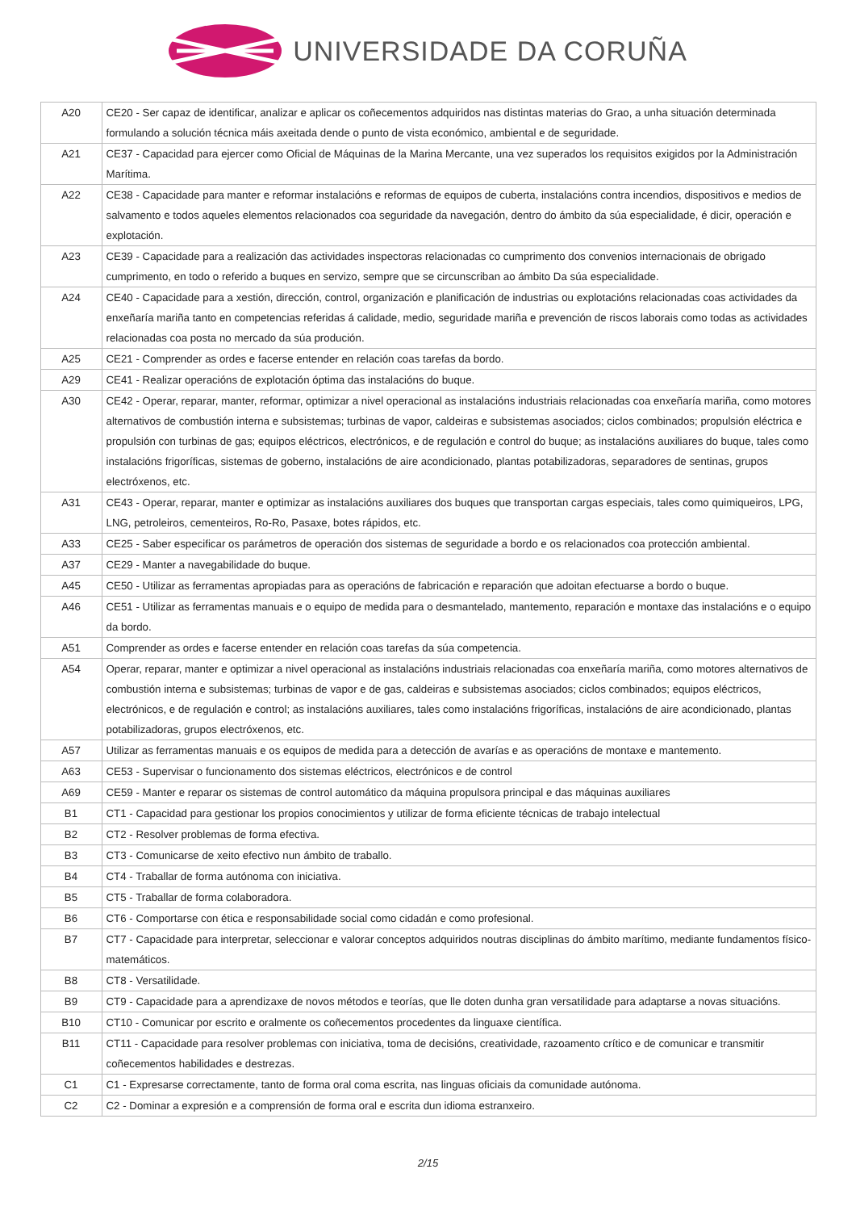UNIVERSIDADE DA CORUÑA
| A20 | CE20 - Ser capaz de identificar, analizar e aplicar os coñecementos adquiridos nas distintas materias do Grao, a unha situación determinada formulando a solución técnica máis axeitada dende o punto de vista económico, ambiental e de seguridade. |
| A21 | CE37 - Capacidad para ejercer como Oficial de Máquinas de la Marina Mercante, una vez superados los requisitos exigidos por la Administración Marítima. |
| A22 | CE38 - Capacidade para manter e reformar instalacións e reformas de equipos de cuberta, instalacións contra incendios, dispositivos e medios de salvamento e todos aqueles elementos relacionados coa seguridade da navegación, dentro do ámbito da súa especialidade, é dicir, operación e explotación. |
| A23 | CE39 - Capacidade para a realización das actividades inspectoras relacionadas co cumprimento dos convenios internacionais de obrigado cumprimento, en todo o referido a buques en servizo, sempre que se circunscriban ao ámbito Da súa especialidade. |
| A24 | CE40 - Capacidade para a xestión, dirección, control, organización e planificación de industrias ou explotacións relacionadas coas actividades da enxeñaría mariña tanto en competencias referidas á calidade, medio, seguridade mariña e prevención de riscos laborais como todas as actividades relacionadas coa posta no mercado da súa produción. |
| A25 | CE21 - Comprender as ordes e facerse entender en relación coas tarefas da bordo. |
| A29 | CE41 - Realizar operacións de explotación óptima das instalacións do buque. |
| A30 | CE42 - Operar, reparar, manter, reformar, optimizar a nivel operacional as instalacións industriais relacionadas coa enxeñaría mariña, como motores alternativos de combustión interna e subsistemas; turbinas de vapor, caldeiras e subsistemas asociados; ciclos combinados; propulsión eléctrica e propulsión con turbinas de gas; equipos eléctricos, electrónicos, e de regulación e control do buque; as instalacións auxiliares do buque, tales como instalacións frigoríficas, sistemas de goberno, instalacións de aire acondicionado, plantas potabilizadoras, separadores de sentinas, grupos electróxenos, etc. |
| A31 | CE43 - Operar, reparar, manter e optimizar as instalacións auxiliares dos buques que transportan cargas especiais, tales como quimiqueiros, LPG, LNG, petroleiros, cementeiros, Ro-Ro, Pasaxe, botes rápidos, etc. |
| A33 | CE25 - Saber especificar os parámetros de operación dos sistemas de seguridade a bordo e os relacionados coa protección ambiental. |
| A37 | CE29 - Manter a navegabilidade do buque. |
| A45 | CE50 - Utilizar as ferramentas apropiadas para as operacións de fabricación e reparación que adoitan efectuarse a bordo o buque. |
| A46 | CE51 - Utilizar as ferramentas manuais e o equipo de medida para o desmantelado, mantemento, reparación e montaxe das instalacións e o equipo da bordo. |
| A51 | Comprender as ordes e facerse entender en relación coas tarefas da súa competencia. |
| A54 | Operar, reparar, manter e optimizar a nivel operacional as instalacións industriais relacionadas coa enxeñaría mariña, como motores alternativos de combustión interna e subsistemas; turbinas de vapor e de gas, caldeiras e subsistemas asociados; ciclos combinados; equipos eléctricos, electrónicos, e de regulación e control; as instalacións auxiliares, tales como instalacións frigoríficas, instalacións de aire acondicionado, plantas potabilizadoras, grupos electróxenos, etc. |
| A57 | Utilizar as ferramentas manuais e os equipos de medida para a detección de avarías e as operacións de montaxe e mantemento. |
| A63 | CE53 - Supervisar o funcionamento dos sistemas eléctricos, electrónicos e de control |
| A69 | CE59 - Manter e reparar os sistemas de control automático da máquina propulsora principal e das máquinas auxiliares |
| B1 | CT1 - Capacidad para gestionar los propios conocimientos y utilizar de forma eficiente técnicas de trabajo intelectual |
| B2 | CT2 - Resolver problemas de forma efectiva. |
| B3 | CT3 - Comunicarse de xeito efectivo nun ámbito de traballo. |
| B4 | CT4 - Traballar de forma autónoma con iniciativa. |
| B5 | CT5 - Traballar de forma colaboradora. |
| B6 | CT6 - Comportarse con ética e responsabilidade social como cidadán e como profesional. |
| B7 | CT7 - Capacidade para interpretar, seleccionar e valorar conceptos adquiridos noutras disciplinas do ámbito marítimo, mediante fundamentos físico-matemáticos. |
| B8 | CT8 - Versatilidade. |
| B9 | CT9 - Capacidade para a aprendizaxe de novos métodos e teorías, que lle doten dunha gran versatilidade para adaptarse a novas situacións. |
| B10 | CT10 - Comunicar por escrito e oralmente os coñecementos procedentes da linguaxe científica. |
| B11 | CT11 - Capacidade para resolver problemas con iniciativa, toma de decisións, creatividade, razoamento crítico e de comunicar e transmitir coñecementos habilidades e destrezas. |
| C1 | C1 - Expresarse correctamente, tanto de forma oral coma escrita, nas linguas oficiais da comunidade autónoma. |
| C2 | C2 - Dominar a expresión e a comprensión de forma oral e escrita dun idioma estranxeiro. |
2/15